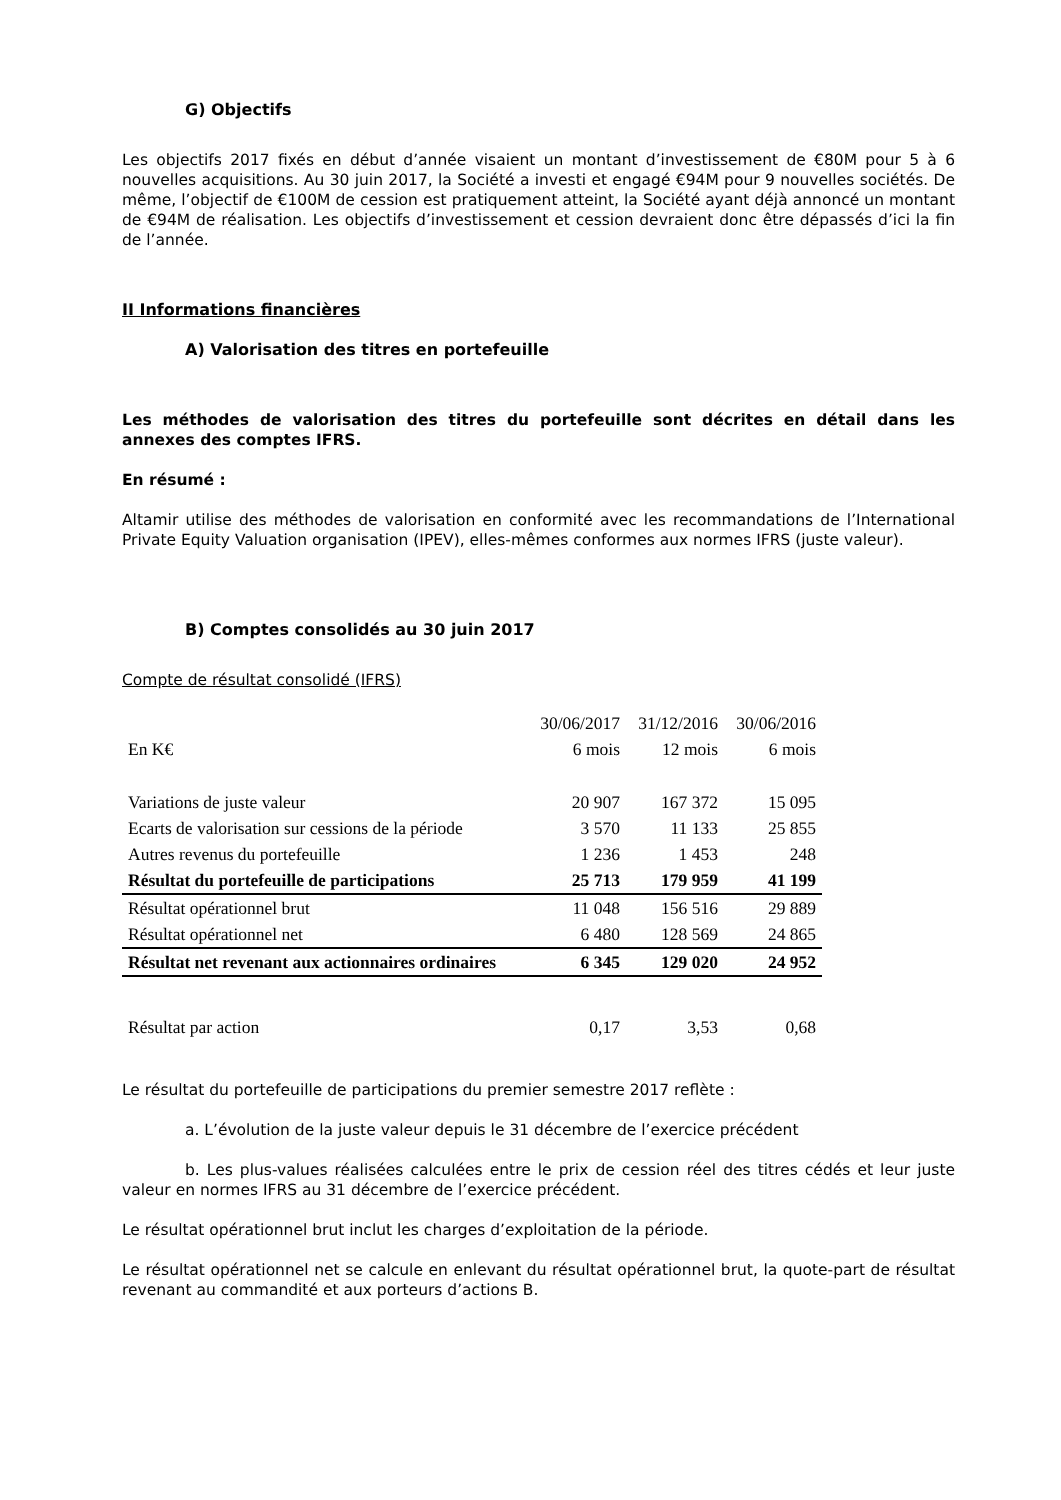G) Objectifs
Les objectifs 2017 fixés en début d’année visaient un montant d’investissement de €80M pour 5 à 6 nouvelles acquisitions. Au 30 juin 2017, la Société a investi et engagé €94M pour 9 nouvelles sociétés. De même, l’objectif de €100M de cession est pratiquement atteint, la Société ayant déjà annoncé un montant de €94M de réalisation. Les objectifs d’investissement et cession devraient donc être dépassés d’ici la fin de l’année.
II Informations financières
A) Valorisation des titres en portefeuille
Les méthodes de valorisation des titres du portefeuille sont décrites en détail dans les annexes des comptes IFRS.
En résumé :
Altamir utilise des méthodes de valorisation en conformité avec les recommandations de l’International Private Equity Valuation organisation (IPEV), elles-mêmes conformes aux normes IFRS (juste valeur).
B) Comptes consolidés au 30 juin 2017
Compte de résultat consolidé (IFRS)
| | 30/06/2017 | 31/12/2016 | 30/06/2016 |
| --- | --- | --- | --- |
| En K€ | 6 mois | 12 mois | 6 mois |
| Variations de juste valeur | 20 907 | 167 372 | 15 095 |
| Ecarts de valorisation sur cessions de la période | 3 570 | 11 133 | 25 855 |
| Autres revenus du portefeuille | 1 236 | 1 453 | 248 |
| Résultat du portefeuille de participations | 25 713 | 179 959 | 41 199 |
| Résultat opérationnel brut | 11 048 | 156 516 | 29 889 |
| Résultat opérationnel net | 6 480 | 128 569 | 24 865 |
| Résultat net revenant aux actionnaires ordinaires | 6 345 | 129 020 | 24 952 |
| Résultat par action | 0,17 | 3,53 | 0,68 |
Le résultat du portefeuille de participations du premier semestre 2017 reflète :
a. L’évolution de la juste valeur depuis le 31 décembre de l’exercice précédent
b. Les plus-values réalisées calculées entre le prix de cession réel des titres cédés et leur juste valeur en normes IFRS au 31 décembre de l’exercice précédent.
Le résultat opérationnel brut inclut les charges d’exploitation de la période.
Le résultat opérationnel net se calcule en enlevant du résultat opérationnel brut, la quote-part de résultat revenant au commandité et aux porteurs d’actions B.